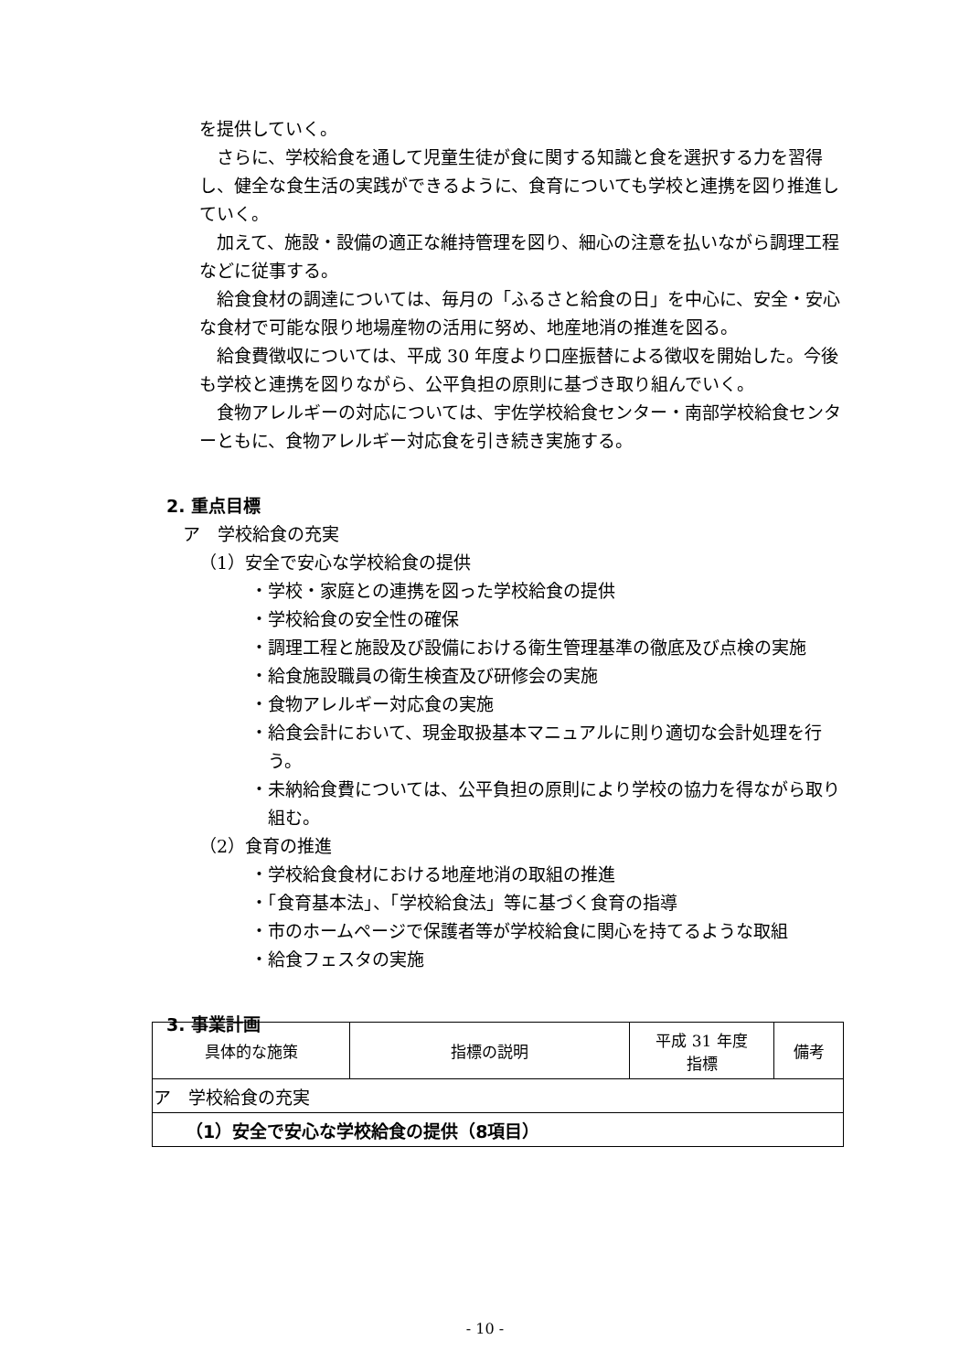を提供していく。
さらに、学校給食を通して児童生徒が食に関する知識と食を選択する力を習得し、健全な食生活の実践ができるように、食育についても学校と連携を図り推進していく。
加えて、施設・設備の適正な維持管理を図り、細心の注意を払いながら調理工程などに従事する。
給食食材の調達については、毎月の「ふるさと給食の日」を中心に、安全・安心な食材で可能な限り地場産物の活用に努め、地産地消の推進を図る。
給食費徴収については、平成 30 年度より口座振替による徴収を開始した。今後も学校と連携を図りながら、公平負担の原則に基づき取り組んでいく。
食物アレルギーの対応については、宇佐学校給食センター・南部学校給食センターともに、食物アレルギー対応食を引き続き実施する。
2. 重点目標
ア　学校給食の充実
（1）安全で安心な学校給食の提供
・学校・家庭との連携を図った学校給食の提供
・学校給食の安全性の確保
・調理工程と施設及び設備における衛生管理基準の徹底及び点検の実施
・給食施設職員の衛生検査及び研修会の実施
・食物アレルギー対応食の実施
・給食会計において、現金取扱基本マニュアルに則り適切な会計処理を行う。
・未納給食費については、公平負担の原則により学校の協力を得ながら取り組む。
（2）食育の推進
・学校給食食材における地産地消の取組の推進
・「食育基本法」、「学校給食法」等に基づく食育の指導
・市のホームページで保護者等が学校給食に関心を持てるような取組
・給食フェスタの実施
3. 事業計画
| 具体的な施策 | 指標の説明 | 平成 31 年度 指標 | 備考 |
| --- | --- | --- | --- |
| ア 学校給食の充実 | | | |
| （1）安全で安心な学校給食の提供（8項目） | | | |
- 10 -